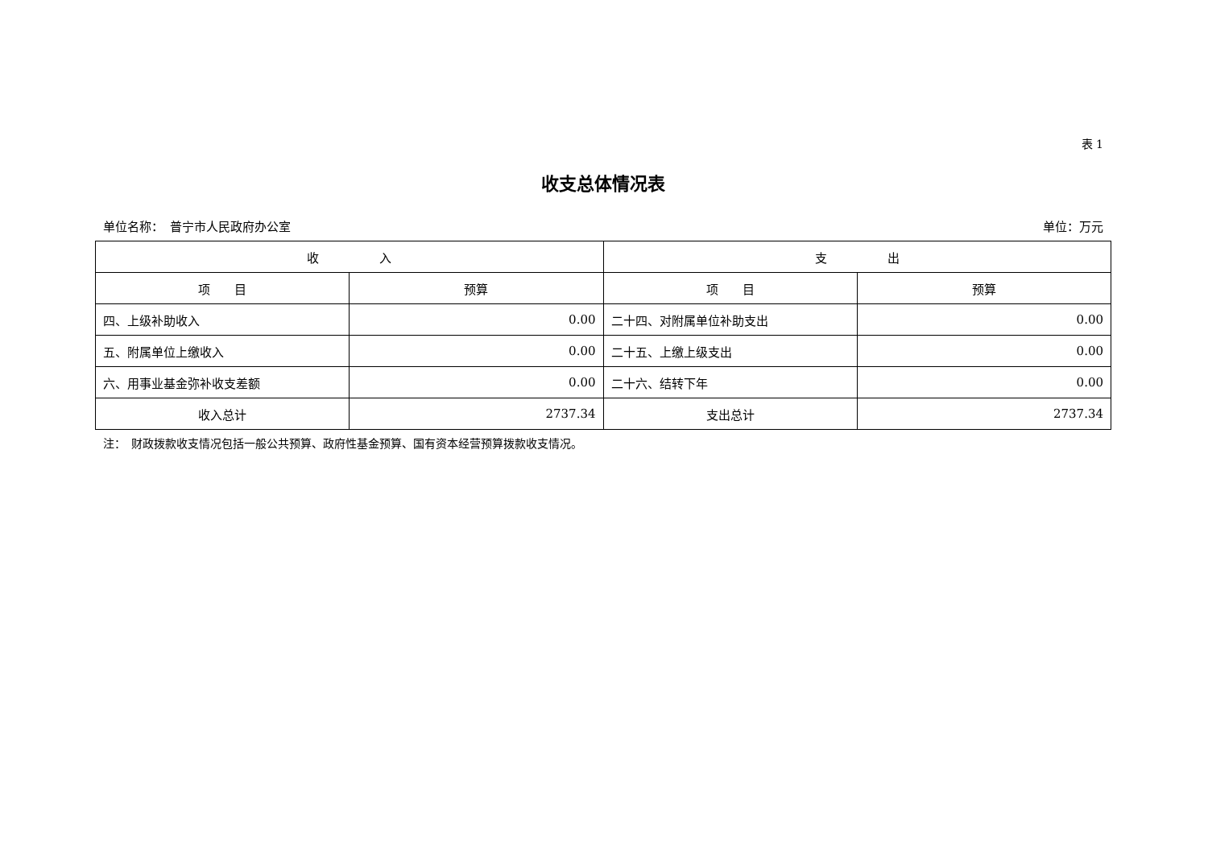表 1
收支总体情况表
单位名称：　普宁市人民政府办公室 单位：万元
| 收 入 | | 支 出 | |
| --- | --- | --- | --- |
| 项 目 | 预算 | 项 目 | 预算 |
| 四、上级补助收入 | 0.00 | 二十四、对附属单位补助支出 | 0.00 |
| 五、附属单位上缴收入 | 0.00 | 二十五、上缴上级支出 | 0.00 |
| 六、用事业基金弥补收支差额 | 0.00 | 二十六、结转下年 | 0.00 |
| 收入总计 | 2737.34 | 支出总计 | 2737.34 |
注：　财政拨款收支情况包括一般公共预算、政府性基金预算、国有资本经营预算拨款收支情况。